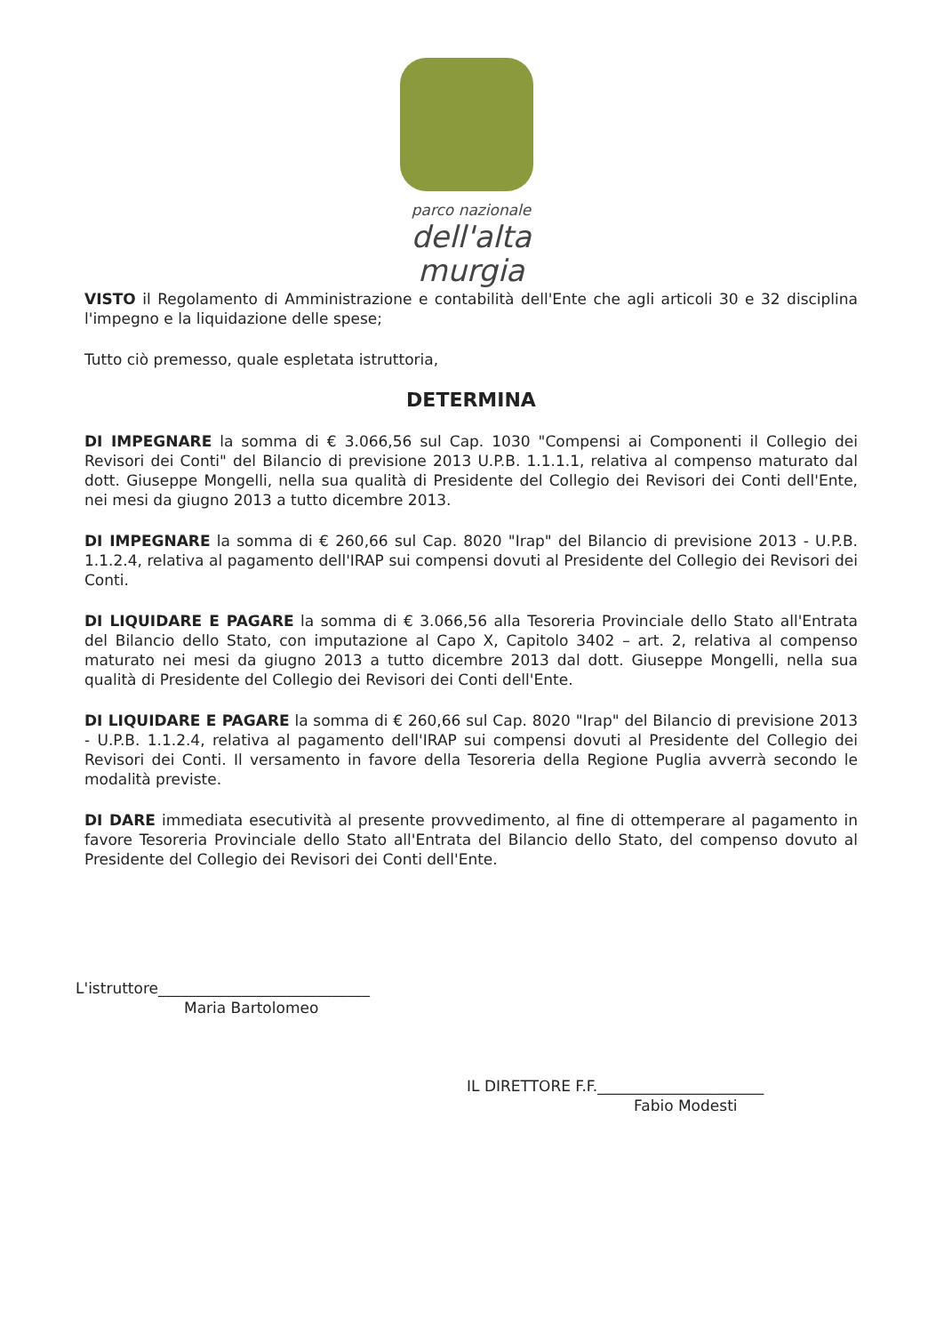parco nazionale
dell'alta murgia
VISTO il Regolamento di Amministrazione e contabilità dell'Ente che agli articoli 30 e 32 disciplina l'impegno e la liquidazione delle spese;
Tutto ciò premesso, quale espletata istruttoria,
DETERMINA
DI IMPEGNARE la somma di € 3.066,56 sul Cap. 1030 "Compensi ai Componenti il Collegio dei Revisori dei Conti" del Bilancio di previsione 2013 U.P.B. 1.1.1.1, relativa al compenso maturato dal dott. Giuseppe Mongelli, nella sua qualità di Presidente del Collegio dei Revisori dei Conti dell'Ente, nei mesi da giugno 2013 a tutto dicembre 2013.
DI IMPEGNARE la somma di € 260,66 sul Cap. 8020 "Irap" del Bilancio di previsione 2013 - U.P.B. 1.1.2.4, relativa al pagamento dell'IRAP sui compensi dovuti al Presidente del Collegio dei Revisori dei Conti.
DI LIQUIDARE E PAGARE la somma di € 3.066,56 alla Tesoreria Provinciale dello Stato all'Entrata del Bilancio dello Stato, con imputazione al Capo X, Capitolo 3402 – art. 2, relativa al compenso maturato nei mesi da giugno 2013 a tutto dicembre 2013 dal dott. Giuseppe Mongelli, nella sua qualità di Presidente del Collegio dei Revisori dei Conti dell'Ente.
DI LIQUIDARE E PAGARE la somma di € 260,66 sul Cap. 8020 "Irap" del Bilancio di previsione 2013 - U.P.B. 1.1.2.4, relativa al pagamento dell'IRAP sui compensi dovuti al Presidente del Collegio dei Revisori dei Conti. Il versamento in favore della Tesoreria della Regione Puglia avverrà secondo le modalità previste.
DI DARE immediata esecutività al presente provvedimento, al fine di ottemperare al pagamento in favore Tesoreria Provinciale dello Stato all'Entrata del Bilancio dello Stato, del compenso dovuto al Presidente del Collegio dei Revisori dei Conti dell'Ente.
L'istruttore____________________________
Maria Bartolomeo
IL DIRETTORE F.F.______________________
Fabio Modesti